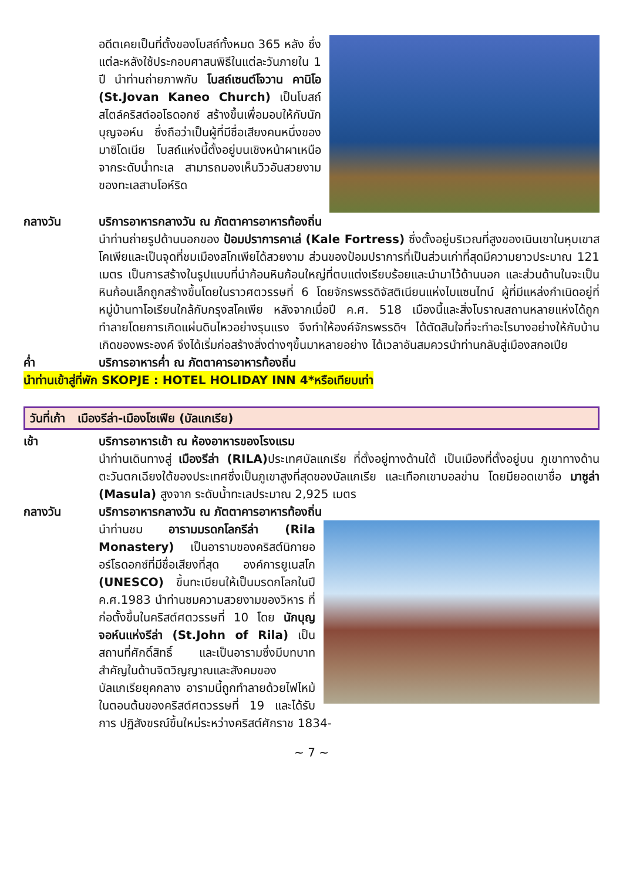อดีตเคยเป็นที่ตั้งของโบสถ์ทั้งหมด 365 หลัง ซึ่งแต่ละหลังใช้ประกอบศาสนพิธีในแต่ละวันภายใน 1 ปี นำท่านถ่ายภาพกับ โบสถ์เซนต์โจวาน คานิโอ (St.Jovan Kaneo Church) เป็นโบสถ์สไตล์คริสต์ออโธดอกซ์ สร้างขึ้นเพื่อมอบให้กับนักบุญจอห์น ซึ่งถือว่าเป็นผู้ที่มีชื่อเสียงคนหนึ่งของมาซิโดเนีย โบสถ์แห่งนี้ตั้งอยู่บนเชิงหน้าผาเหนือจากระดับน้ำทะเล สามารถมองเห็นวิวอันสวยงามของทะเลสาบโอห์ริด
กลางวัน บริการอาหารกลางวัน ณ ภัตตาคารอาหารท้องถิ่น
นำท่านถ่ายรูปด้านนอกของ ป้อมปราการคาเล่ (Kale Fortress) ซึ่งตั้งอยู่บริเวณที่สูงของเนินเขาในหุบเขาสโคเพียและเป็นจุดที่ชมเมืองสโกเพียได้สวยงาม ส่วนของป้อมปราการที่เป็นส่วนเก่าที่สุดมีความยาวประมาณ 121 เมตร เป็นการสร้างในรูปแบบที่นำก้อนหินก้อนใหญ่ที่ตบแต่งเรียบร้อยและนำมาไว้ด้านนอก และส่วนด้านในจะเป็นหินก้อนเล็กถูกสร้างขึ้นโดยในราวศตวรรษที่ 6 โดยจักรพรรดิจัสติเนียนแห่งไบแซนไทน์ ผู้ที่มีแหล่งกำเนิดอยู่ที่หมู่บ้านทาโอเรียนใกล้กับกรุงสโคเพีย หลังจากเมื่อปี ค.ศ. 518 เมืองนี้และสิ่งโบราณสถานหลายแห่งได้ถูกทำลายโดยการเกิดแผ่นดินไหวอย่างรุนแรง จึงทำให้องค์จักรพรรดิฯ ได้ตัดสินใจที่จะทำอะไรบางอย่างให้กับบ้านเกิดของพระองค์ จึงได้เริ่มก่อสร้างสิ่งต่างๆขึ้นมาหลายอย่าง ได้เวลาอันสมควรนำท่านกลับสู่เมืองสกอเปีย
ค่ำ บริการอาหารค่ำ ณ ภัตตาคารอาหารท้องถิ่น
นำท่านเข้าสู่ที่พัก SKOPJE : HOTEL HOLIDAY INN 4*หรือเทียบเท่า
วันที่เก้า เมืองรีล่า-เมืองโซเฟีย (บัลแกเรีย)
เช้า บริการอาหารเช้า ณ ห้องอาหารของโรงแรม
นำท่านเดินทางสู่ เมืองรีล่า (RILA) ประเทศบัลแกเรีย ที่ตั้งอยู่ทางด้านใต้ เป็นเมืองที่ตั้งอยู่บน ภูเขาทางด้านตะวันตกเฉียงใต้ของประเทศซึ่งเป็นภูเขาสูงที่สุดของบัลแกเรีย และเทือกเขาบอลข่าน โดยมียอดเขาชื่อ มาซูล่า (Masula) สูงจาก ระดับน้ำทะเลประมาณ 2,925 เมตร
กลางวัน บริการอาหารกลางวัน ณ ภัตตาคารอาหารท้องถิ่น
นำท่านชม อารามมรดกโลกรีล่า (Rila Monastery) เป็นอารามของคริสต์นิกายออร์โธดอกซ์ที่มีชื่อเสียงที่สุด องค์การยูเนสโก (UNESCO) ขึ้นทะเบียนให้เป็นมรดกโลกในปี ค.ศ.1983 นำท่านชมความสวยงามของวิหาร ที่ก่อตั้งขึ้นในคริสต์ศตวรรษที่ 10 โดย นักบุญจอห์นแห่งรีล่า (St.John of Rila) เป็นสถานที่ศักดิ์สิทธิ์ และเป็นอารามซึ่งมีบทบาทสำคัญในด้านจิตวิญญาณและสังคมของบัลแกเรียยุคกลาง อารามนี้ถูกทำลายด้วยไฟไหม้ในตอนต้นของคริสต์ศตวรรษที่ 19 และได้รับการ ปฏิสังขรณ์ขึ้นใหม่ระหว่างคริสต์ศักราช 1834-
~ 7 ~